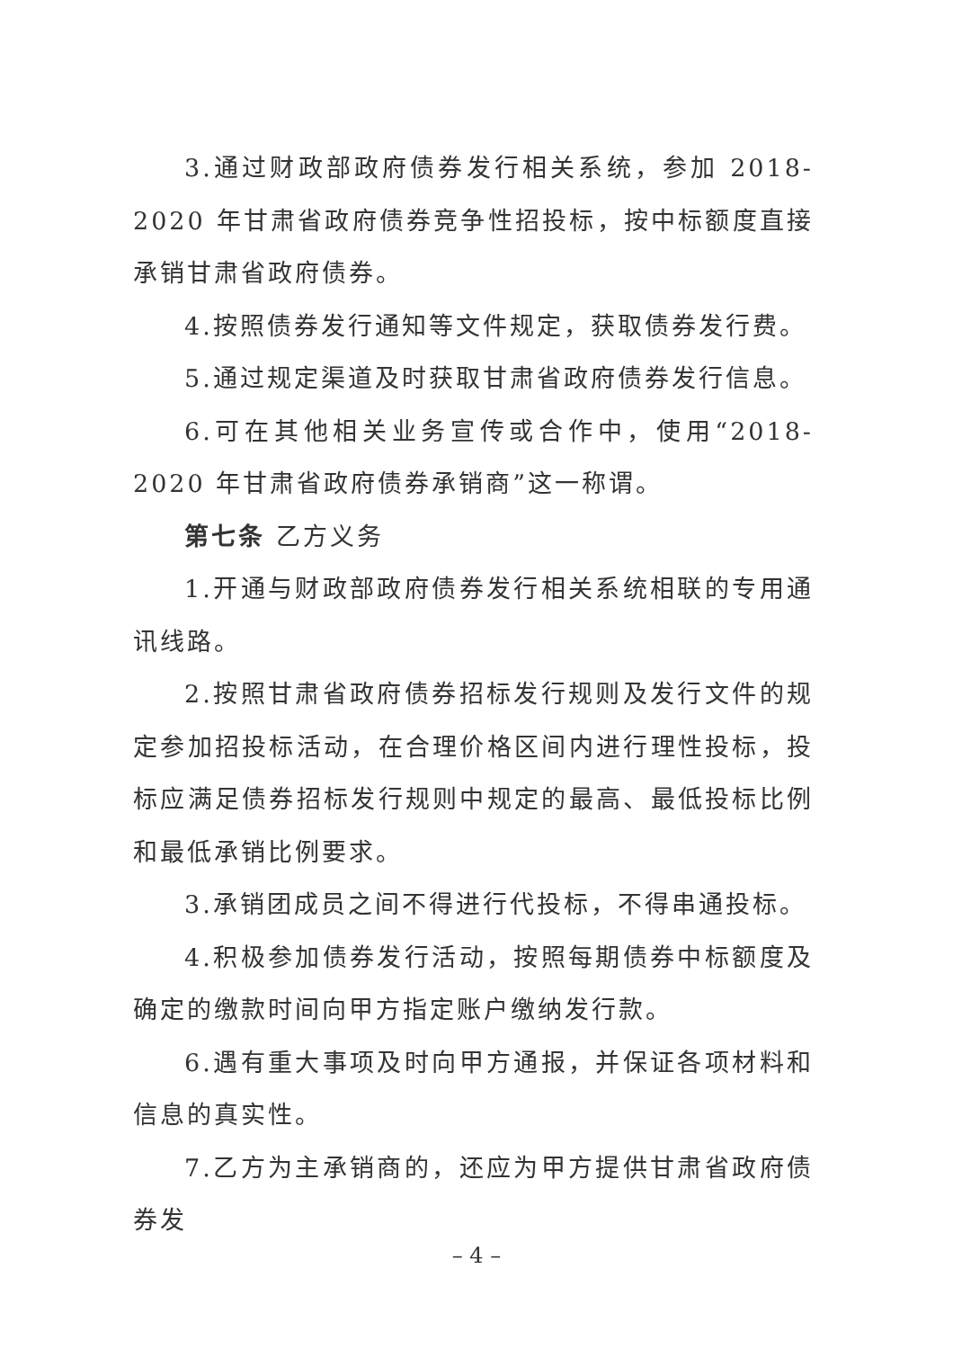3.通过财政部政府债券发行相关系统，参加 2018-2020 年甘肃省政府债券竞争性招投标，按中标额度直接承销甘肃省政府债券。
4.按照债券发行通知等文件规定，获取债券发行费。
5.通过规定渠道及时获取甘肃省政府债券发行信息。
6.可在其他相关业务宣传或合作中，使用“2018-2020 年甘肃省政府债券承销商”这一称谓。
第七条 乙方义务
1.开通与财政部政府债券发行相关系统相联的专用通讯线路。
2.按照甘肃省政府债券招标发行规则及发行文件的规定参加招投标活动，在合理价格区间内进行理性投标，投标应满足债券招标发行规则中规定的最高、最低投标比例和最低承销比例要求。
3.承销团成员之间不得进行代投标，不得串通投标。
4.积极参加债券发行活动，按照每期债券中标额度及确定的缴款时间向甲方指定账户缴纳发行款。
6.遇有重大事项及时向甲方通报，并保证各项材料和信息的真实性。
7.乙方为主承销商的，还应为甲方提供甘肃省政府债券发
– 4 –